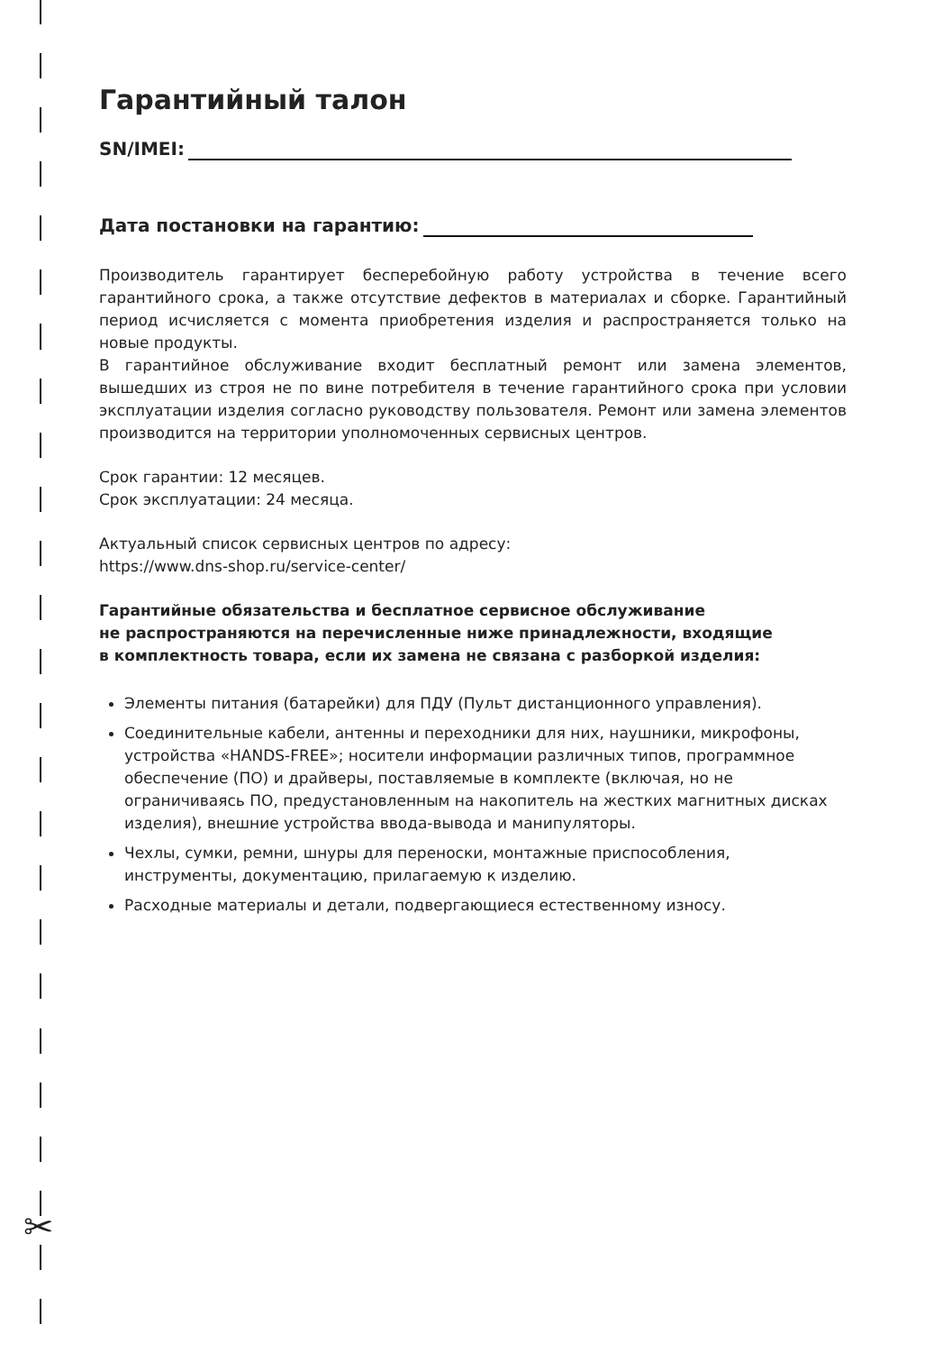✂
Гарантийный талон
SN/IMEI:
Дата постановки на гарантию:
Производитель гарантирует бесперебойную работу устройства в течение всего гарантийного срока, а также отсутствие дефектов в материалах и сборке. Гарантийный период исчисляется с момента приобретения изделия и распространяется только на новые продукты.
В гарантийное обслуживание входит бесплатный ремонт или замена элементов, вышедших из строя не по вине потребителя в течение гарантийного срока при условии эксплуатации изделия согласно руководству пользователя. Ремонт или замена элементов производится на территории уполномоченных сервисных центров.
Срок гарантии: 12 месяцев.
Срок эксплуатации: 24 месяца.
Актуальный список сервисных центров по адресу:
https://www.dns-shop.ru/service-center/
Гарантийные обязательства и бесплатное сервисное обслуживание
не распространяются на перечисленные ниже принадлежности, входящие
в комплектность товара, если их замена не связана с разборкой изделия:
Элементы питания (батарейки) для ПДУ (Пульт дистанционного управления).
Соединительные кабели, антенны и переходники для них, наушники, микрофоны, устройства «HANDS-FREE»; носители информации различных типов, программное обеспечение (ПО) и драйверы, поставляемые в комплекте (включая, но не ограничиваясь ПО, предустановленным на накопитель на жестких магнитных дисках изделия), внешние устройства ввода-вывода и манипуляторы.
Чехлы, сумки, ремни, шнуры для переноски, монтажные приспособления, инструменты, документацию, прилагаемую к изделию.
Расходные материалы и детали, подвергающиеся естественному износу.